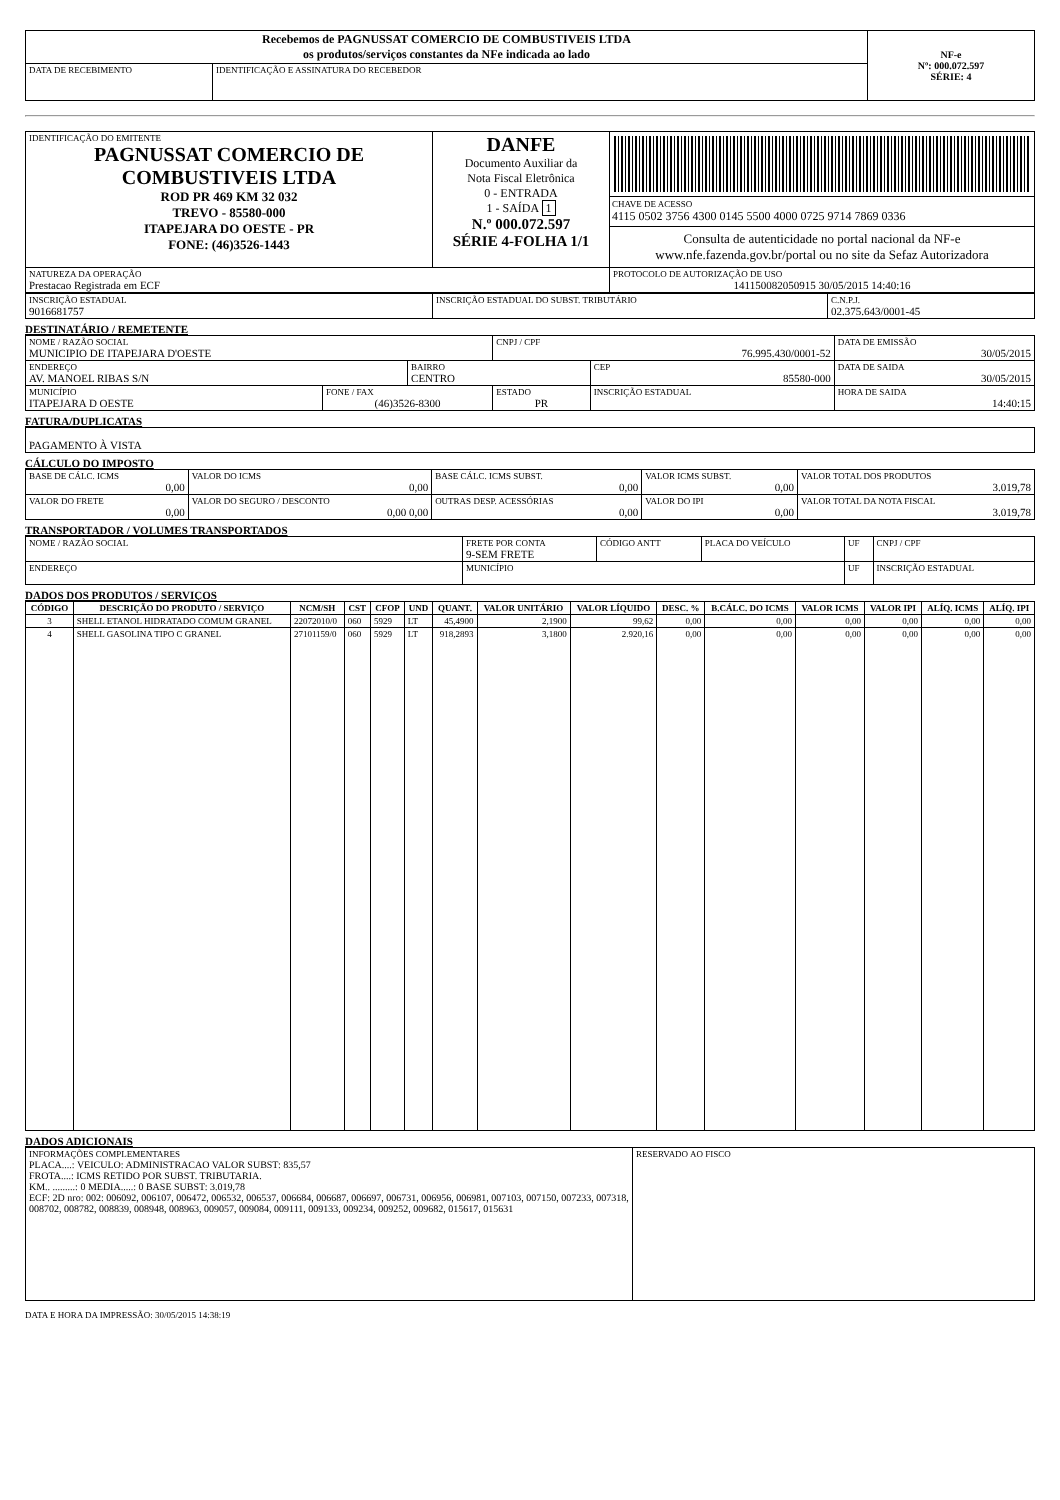| Recebemos de PAGNUSSAT COMERCIO DE COMBUSTIVEIS LTDA os produtos/serviços constantes da NFe indicada ao lado | | NF-e Nº: 000.072.597 SÉRIE: 4 |
| DATA DE RECEBIMENTO | IDENTIFICAÇÃO E ASSINATURA DO RECEBEDOR | |
| IDENTIFICAÇÃO DO EMITENTE PAGNUSSAT COMERCIO DE COMBUSTIVEIS LTDA ROD PR 469 KM 32 032 TREVO - 85580-000 ITAPEJARA DO OESTE - PR FONE: (46)3526-1443 | DANFE Documento Auxiliar da Nota Fiscal Eletrônica 0 - ENTRADA 1 - SAÍDA 1 N.º 000.072.597 SÉRIE 4-FOLHA 1/1 | CHAVE DE ACESSO 4115 0502 3756 4300 0145 5500 4000 0725 9714 7869 0336 Consulta de autenticidade no portal nacional da NF-e www.nfe.fazenda.gov.br/portal ou no site da Sefaz Autorizadora |
| NATUREZA DA OPERAÇÃO Prestacao Registrada em ECF | | PROTOCOLO DE AUTORIZAÇÃO DE USO 141150082050915 30/05/2015 14:40:16 |
| INSCRIÇÃO ESTADUAL 9016681757 | INSCRIÇÃO ESTADUAL DO SUBST. TRIBUTÁRIO | C.N.P.J. 02.375.643/0001-45 |
DESTINATÁRIO / REMETENTE
| NOME / RAZÃO SOCIAL MUNICIPIO DE ITAPEJARA D'OESTE | | | CNPJ / CPF 76.995.430/0001-52 | | DATA DE EMISSÃO 30/05/2015 |
| ENDEREÇO AV. MANOEL RIBAS S/N | | BAIRRO CENTRO | | CEP 85580-000 | DATA DE SAIDA 30/05/2015 |
| MUNICÍPIO ITAPEJARA D OESTE | FONE / FAX (46)3526-8300 | | ESTADO PR | INSCRIÇÃO ESTADUAL | HORA DE SAIDA 14:40:15 |
FATURA/DUPLICATAS
| PAGAMENTO À VISTA |
CÁLCULO DO IMPOSTO
| BASE DE CÁLC. ICMS 0,00 | VALOR DO ICMS 0,00 | BASE CÁLC. ICMS SUBST. 0,00 | VALOR ICMS SUBST. 0,00 | VALOR TOTAL DOS PRODUTOS 3.019,78 |
| VALOR DO FRETE 0,00 | VALOR DO SEGURO / DESCONTO 0,00 0,00 | OUTRAS DESP. ACESSÓRIAS 0,00 | VALOR DO IPI 0,00 | VALOR TOTAL DA NOTA FISCAL 3.019,78 |
TRANSPORTADOR / VOLUMES TRANSPORTADOS
| NOME / RAZÃO SOCIAL | FRETE POR CONTA 9-SEM FRETE | CÓDIGO ANTT | PLACA DO VEÍCULO | UF | CNPJ / CPF |
| ENDEREÇO | MUNICÍPIO | | | UF | INSCRIÇÃO ESTADUAL |
DADOS DOS PRODUTOS / SERVIÇOS
| CÓDIGO | DESCRIÇÃO DO PRODUTO / SERVIÇO | NCM/SH | CST | CFOP | UND | QUANT. | VALOR UNITÁRIO | VALOR LÍQUIDO | DESC. % | B.CÁLC. DO ICMS | VALOR ICMS | VALOR IPI | ALÍQ. ICMS | ALÍQ. IPI |
| --- | --- | --- | --- | --- | --- | --- | --- | --- | --- | --- | --- | --- | --- | --- |
| 3 | SHELL ETANOL HIDRATADO COMUM GRANEL | 22072010/0 | 060 | 5929 | LT | 45,4900 | 2,1900 | 99,62 | 0,00 | 0,00 | 0,00 | 0,00 | 0,00 | 0,00 |
| 4 | SHELL GASOLINA TIPO C GRANEL | 27101159/0 | 060 | 5929 | LT | 918,2893 | 3,1800 | 2.920,16 | 0,00 | 0,00 | 0,00 | 0,00 | 0,00 | 0,00 |
DADOS ADICIONAIS
| INFORMAÇÕES COMPLEMENTARES PLACA....: VEICULO: ADMINISTRACAO VALOR SUBST: 835,57 FROTA....: ICMS RETIDO POR SUBST. TRIBUTARIA. KM.. .........: 0 MEDIA.....: 0 BASE SUBST: 3.019,78 ECF: 2D nro: 002: 006092, 006107, 006472, 006532, 006537, 006684, 006687, 006697, 006731, 006956, 006981, 007103, 007150, 007233, 007318, 008702, 008782, 008839, 008948, 008963, 009057, 009084, 009111, 009133, 009234, 009252, 009682, 015617, 015631 | RESERVADO AO FISCO |
DATA E HORA DA IMPRESSÃO: 30/05/2015 14:38:19